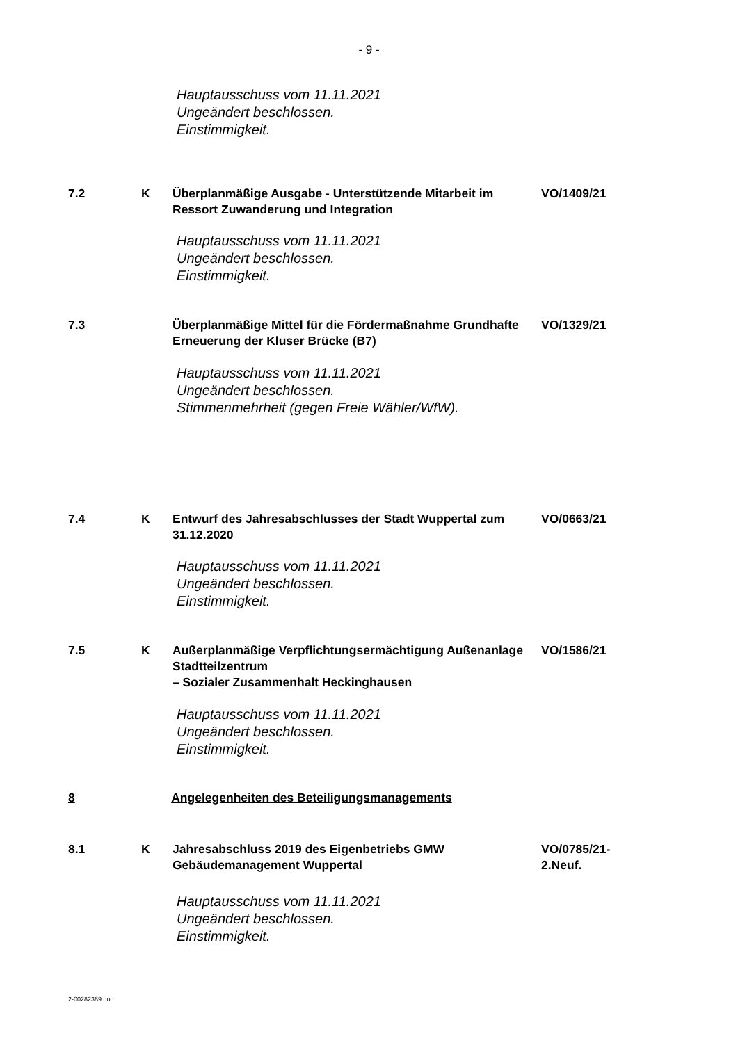- 9 -
Hauptausschuss vom 11.11.2021
Ungeändert beschlossen.
Einstimmigkeit.
7.2 K Überplanmäßige Ausgabe - Unterstützende Mitarbeit im Ressort Zuwanderung und Integration
VO/1409/21
Hauptausschuss vom 11.11.2021
Ungeändert beschlossen.
Einstimmigkeit.
7.3 Überplanmäßige Mittel für die Fördermaßnahme Grundhafte Erneuerung der Kluser Brücke (B7)
VO/1329/21
Hauptausschuss vom 11.11.2021
Ungeändert beschlossen.
Stimmenmehrheit (gegen Freie Wähler/WfW).
7.4 K Entwurf des Jahresabschlusses der Stadt Wuppertal zum 31.12.2020
VO/0663/21
Hauptausschuss vom 11.11.2021
Ungeändert beschlossen.
Einstimmigkeit.
7.5 K Außerplanmäßige Verpflichtungsermächtigung Außenanlage Stadtteilzentrum
– Sozialer Zusammenhalt Heckinghausen
VO/1586/21
Hauptausschuss vom 11.11.2021
Ungeändert beschlossen.
Einstimmigkeit.
8 Angelegenheiten des Beteiligungsmanagements
8.1 K Jahresabschluss 2019 des Eigenbetriebs GMW Gebäudemanagement Wuppertal
VO/0785/21-
2.Neuf.
Hauptausschuss vom 11.11.2021
Ungeändert beschlossen.
Einstimmigkeit.
2-00282389.doc